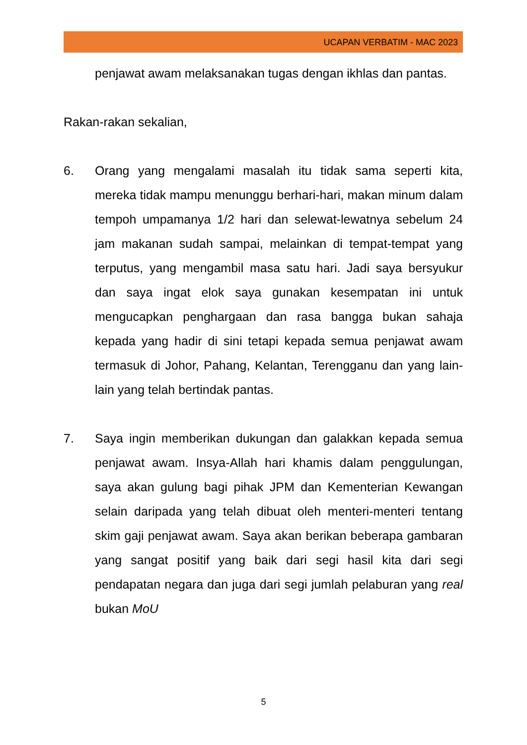UCAPAN VERBATIM - MAC 2023
penjawat awam melaksanakan tugas dengan ikhlas dan pantas.
Rakan-rakan sekalian,
6. Orang yang mengalami masalah itu tidak sama seperti kita, mereka tidak mampu menunggu berhari-hari, makan minum dalam tempoh umpamanya 1/2 hari dan selewat-lewatnya sebelum 24 jam makanan sudah sampai, melainkan di tempat-tempat yang terputus, yang mengambil masa satu hari. Jadi saya bersyukur dan saya ingat elok saya gunakan kesempatan ini untuk mengucapkan penghargaan dan rasa bangga bukan sahaja kepada yang hadir di sini tetapi kepada semua penjawat awam termasuk di Johor, Pahang, Kelantan, Terengganu dan yang lain-lain yang telah bertindak pantas.
7. Saya ingin memberikan dukungan dan galakkan kepada semua penjawat awam. Insya-Allah hari khamis dalam penggulungan, saya akan gulung bagi pihak JPM dan Kementerian Kewangan selain daripada yang telah dibuat oleh menteri-menteri tentang skim gaji penjawat awam. Saya akan berikan beberapa gambaran yang sangat positif yang baik dari segi hasil kita dari segi pendapatan negara dan juga dari segi jumlah pelaburan yang real bukan MoU
5